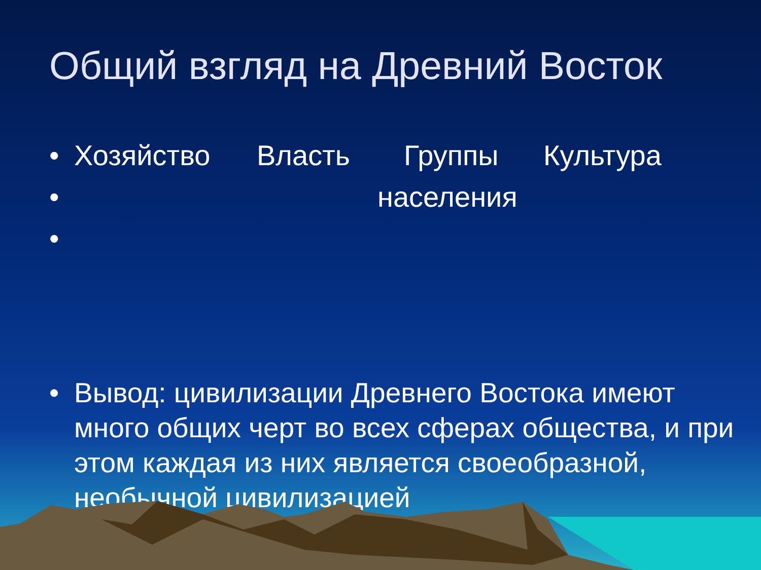Общий взгляд на Древний Восток
• Хозяйство Власть Группы Культура
• населения
•
• Вывод: цивилизации Древнего Востока имеют много общих черт во всех сферах общества, и при этом каждая из них является своеобразной, необычной цивилизацией